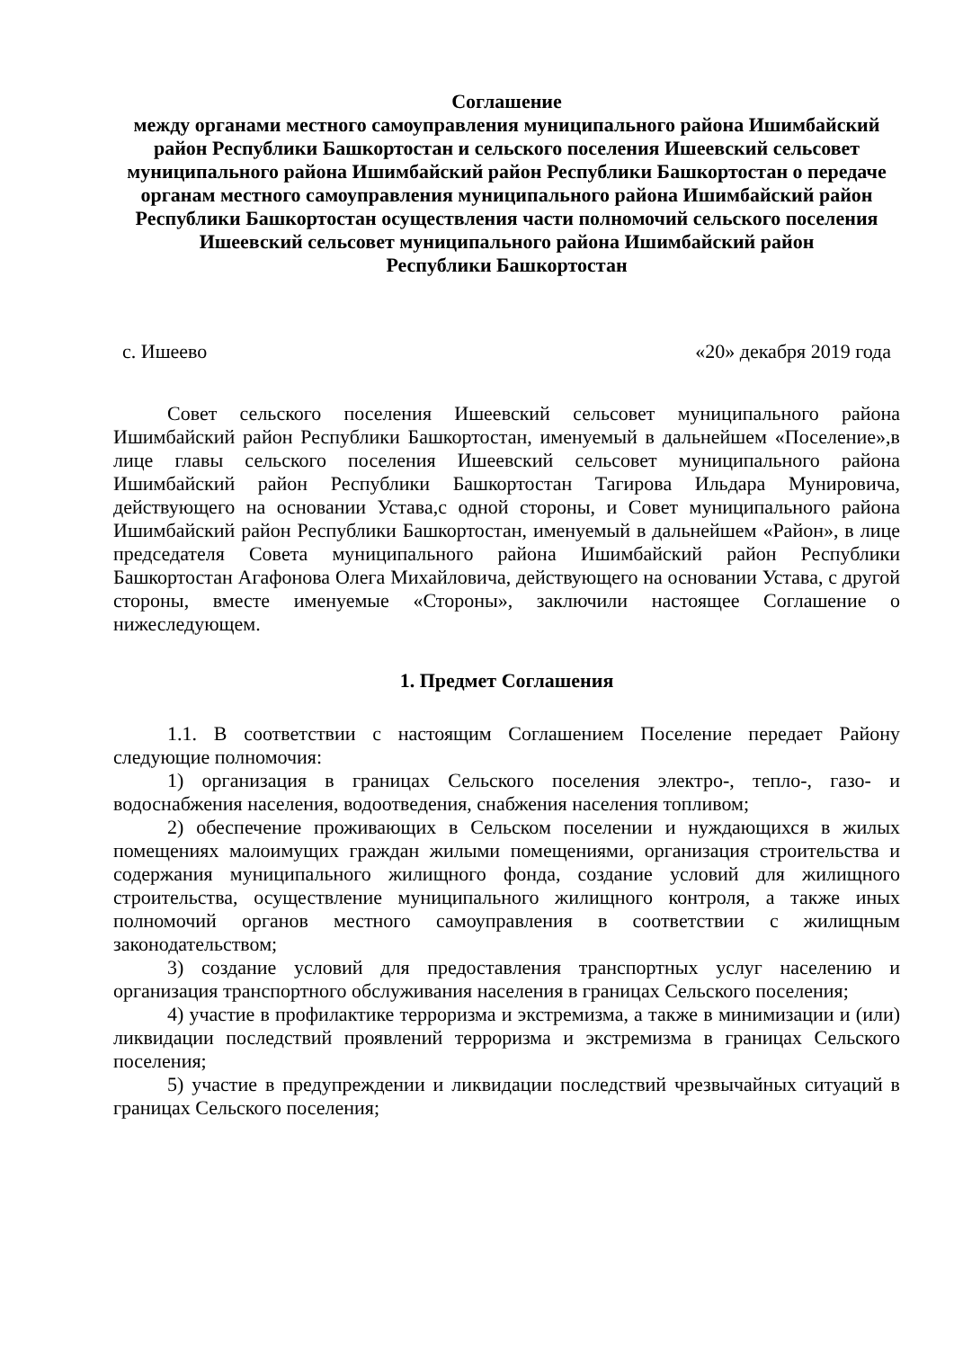Соглашение
между органами местного самоуправления муниципального района Ишимбайский район Республики Башкортостан и сельского поселения Ишеевский сельсовет муниципального района Ишимбайский район Республики Башкортостан о передаче органам местного самоуправления муниципального района Ишимбайский район Республики Башкортостан осуществления части полномочий сельского поселения Ишеевский сельсовет муниципального района Ишимбайский район
Республики Башкортостан
с. Ишеево «20» декабря 2019 года
Совет сельского поселения Ишеевский сельсовет муниципального района Ишимбайский район Республики Башкортостан, именуемый в дальнейшем «Поселение»,в лице главы сельского поселения Ишеевский сельсовет муниципального района Ишимбайский район Республики Башкортостан Тагирова Ильдара Мунировича, действующего на основании Устава,с одной стороны, и Совет муниципального района Ишимбайский район Республики Башкортостан, именуемый в дальнейшем «Район», в лице председателя Совета муниципального района Ишимбайский район Республики Башкортостан Агафонова Олега Михайловича, действующего на основании Устава, с другой стороны, вместе именуемые «Стороны», заключили настоящее Соглашение о нижеследующем.
1. Предмет Соглашения
1.1. В соответствии с настоящим Соглашением Поселение передает Району следующие полномочия:
1) организация в границах Сельского поселения электро-, тепло-, газо- и водоснабжения населения, водоотведения, снабжения населения топливом;
2) обеспечение проживающих в Сельском поселении и нуждающихся в жилых помещениях малоимущих граждан жилыми помещениями, организация строительства и содержания муниципального жилищного фонда, создание условий для жилищного строительства, осуществление муниципального жилищного контроля, а также иных полномочий органов местного самоуправления в соответствии с жилищным законодательством;
3) создание условий для предоставления транспортных услуг населению и организация транспортного обслуживания населения в границах Сельского поселения;
4) участие в профилактике терроризма и экстремизма, а также в минимизации и (или) ликвидации последствий проявлений терроризма и экстремизма в границах Сельского поселения;
5) участие в предупреждении и ликвидации последствий чрезвычайных ситуаций в границах Сельского поселения;